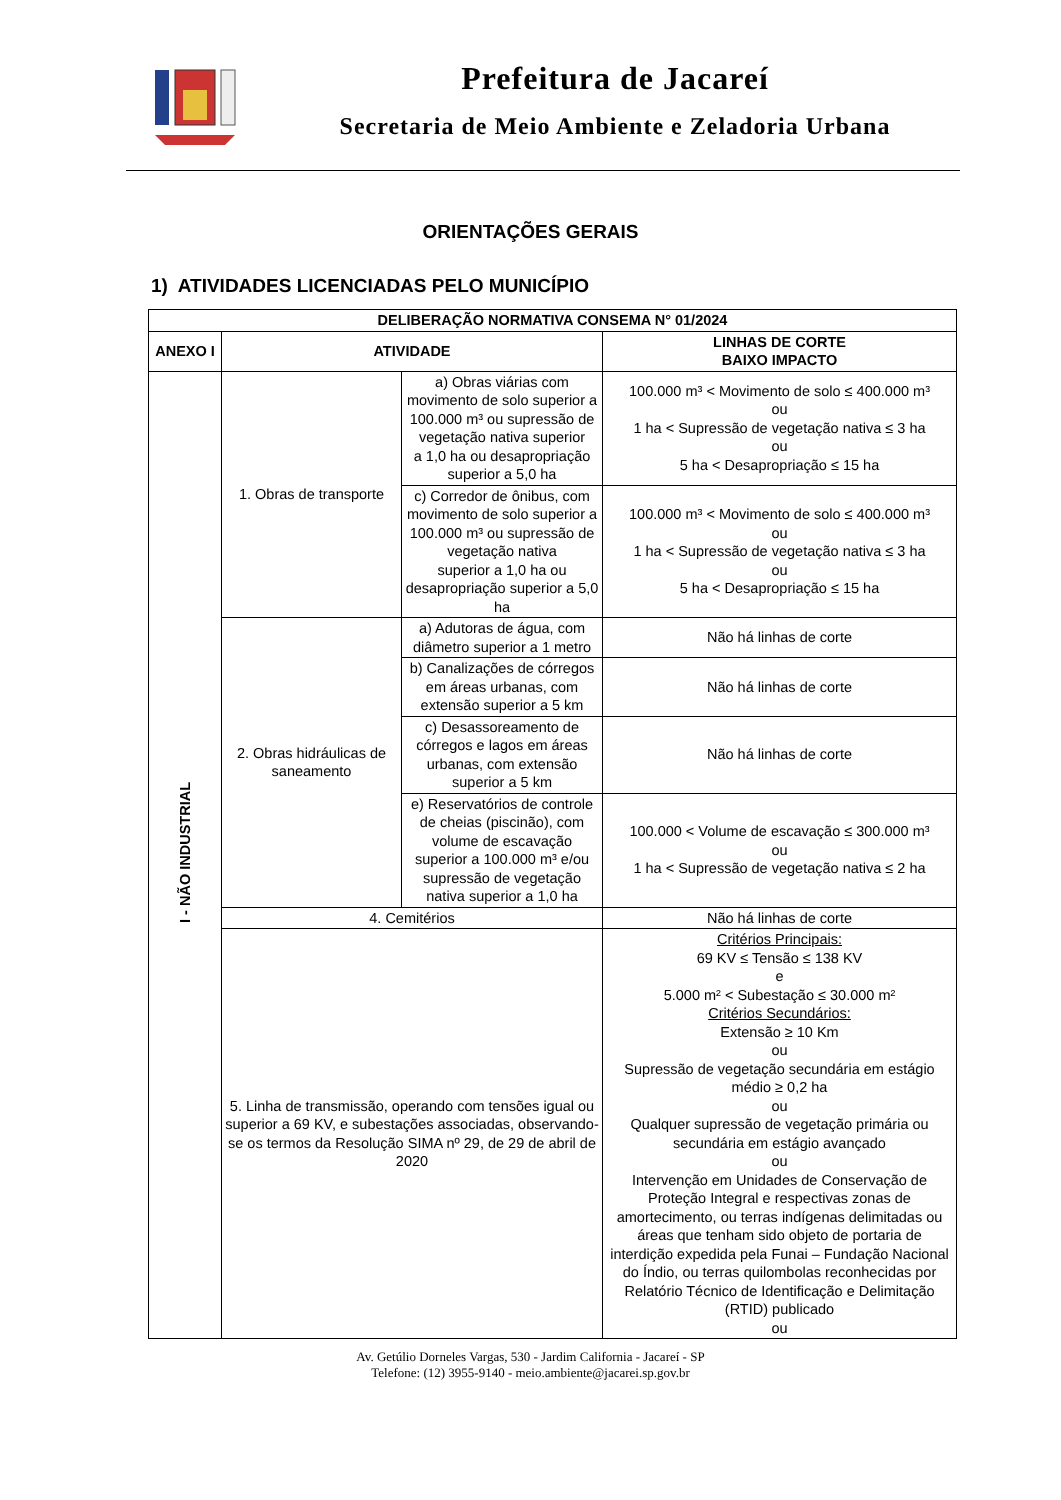Prefeitura de Jacareí
Secretaria de Meio Ambiente e Zeladoria Urbana
ORIENTAÇÕES GERAIS
1) ATIVIDADES LICENCIADAS PELO MUNICÍPIO
| DELIBERAÇÃO NORMATIVA CONSEMA N° 01/2024 | | | |
| --- | --- | --- | --- |
| ANEXO I | ATIVIDADE | | LINHAS DE CORTE BAIXO IMPACTO |
| I - NÃO INDUSTRIAL | 1. Obras de transporte | a) Obras viárias com movimento de solo superior a 100.000 m³ ou supressão de vegetação nativa superior a 1,0 ha ou desapropriação superior a 5,0 ha | 100.000 m³ < Movimento de solo ≤ 400.000 m³ ou 1 ha < Supressão de vegetação nativa ≤ 3 ha ou 5 ha < Desapropriação ≤ 15 ha |
| | | c) Corredor de ônibus, com movimento de solo superior a 100.000 m³ ou supressão de vegetação nativa superior a 1,0 ha ou desapropriação superior a 5,0 ha | 100.000 m³ < Movimento de solo ≤ 400.000 m³ ou 1 ha < Supressão de vegetação nativa ≤ 3 ha ou 5 ha < Desapropriação ≤ 15 ha |
| | 2. Obras hidráulicas de saneamento | a) Adutoras de água, com diâmetro superior a 1 metro | Não há linhas de corte |
| | | b) Canalizações de córregos em áreas urbanas, com extensão superior a 5 km | Não há linhas de corte |
| | | c) Desassoreamento de córregos e lagos em áreas urbanas, com extensão superior a 5 km | Não há linhas de corte |
| | | e) Reservatórios de controle de cheias (piscinão), com volume de escavação superior a 100.000 m³ e/ou supressão de vegetação nativa superior a 1,0 ha | 100.000 < Volume de escavação ≤ 300.000 m³ ou 1 ha < Supressão de vegetação nativa ≤ 2 ha |
| | 4. Cemitérios | | Não há linhas de corte |
| | 5. Linha de transmissão, operando com tensões igual ou superior a 69 KV, e subestações associadas, observando-se os termos da Resolução SIMA nº 29, de 29 de abril de 2020 | | Critérios Principais: 69 KV ≤ Tensão ≤ 138 KV e 5.000 m² < Subestação ≤ 30.000 m² Critérios Secundários: Extensão ≥ 10 Km ou Supressão de vegetação secundária em estágio médio ≥ 0,2 ha ou Qualquer supressão de vegetação primária ou secundária em estágio avançado ou Intervenção em Unidades de Conservação de Proteção Integral e respectivas zonas de amortecimento, ou terras indígenas delimitadas ou áreas que tenham sido objeto de portaria de interdição expedida pela Funai – Fundação Nacional do Índio, ou terras quilombolas reconhecidas por Relatório Técnico de Identificação e Delimitação (RTID) publicado ou |
Av. Getúlio Dorneles Vargas, 530 - Jardim California - Jacareí - SP
Telefone: (12) 3955-9140 - meio.ambiente@jacarei.sp.gov.br